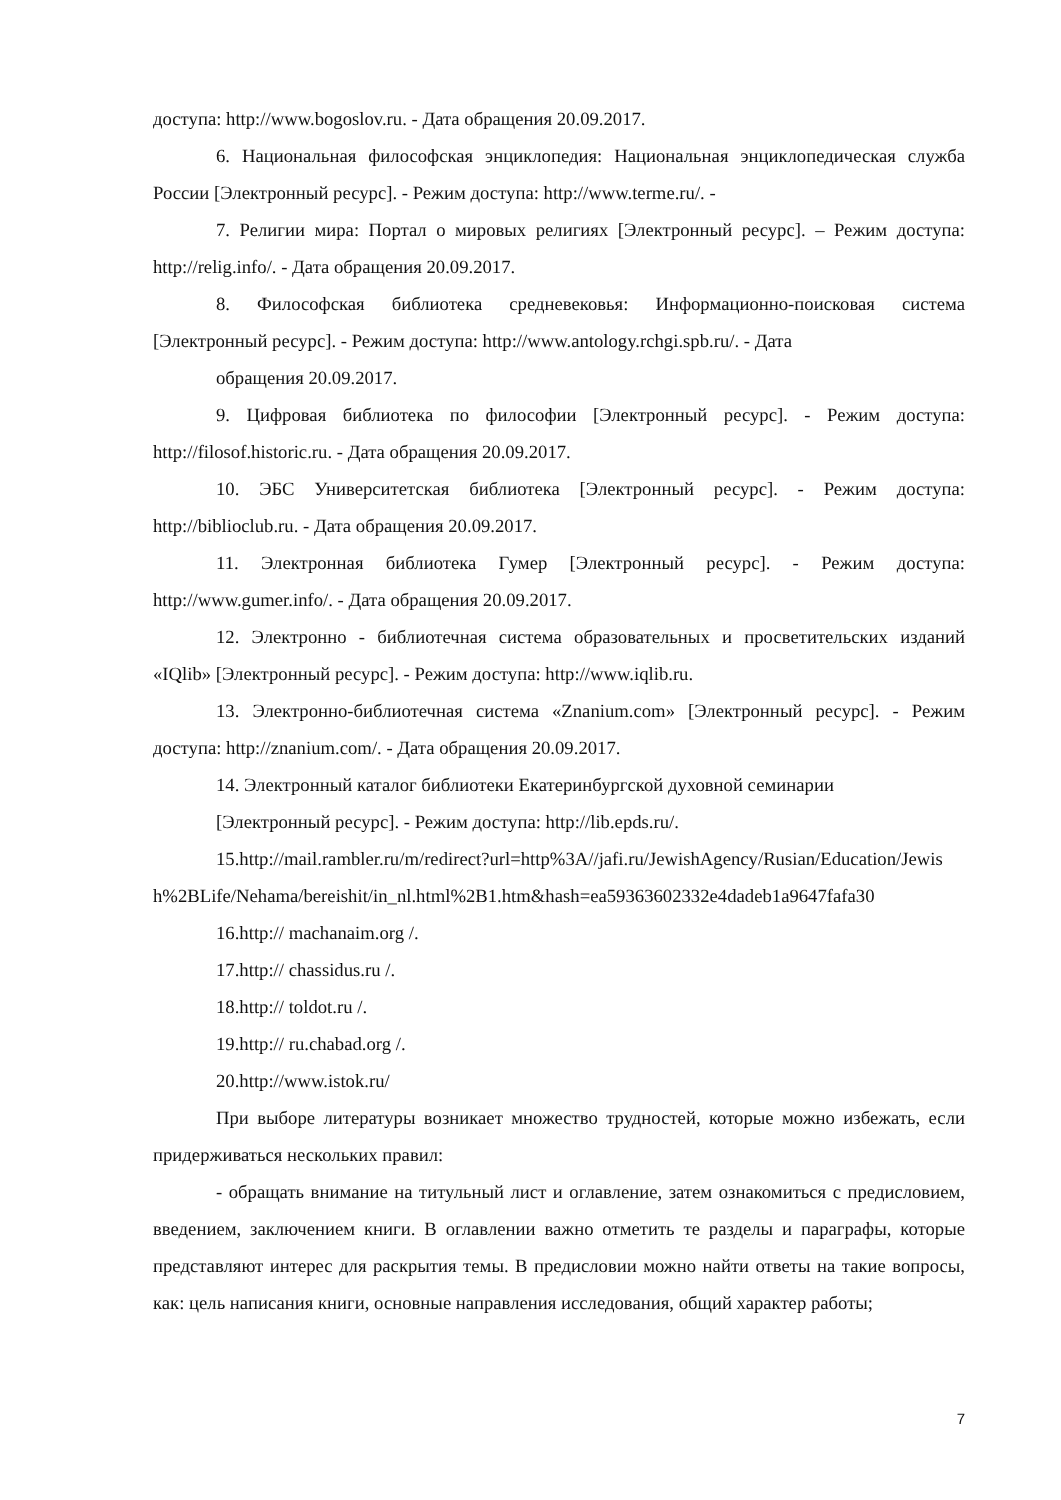доступа: http://www.bogoslov.ru. - Дата обращения 20.09.2017.
6. Национальная философская энциклопедия: Национальная энциклопедическая служба России [Электронный ресурс]. - Режим доступа: http://www.terme.ru/. -
7. Религии мира: Портал о мировых религиях [Электронный ресурс]. – Режим доступа: http://relig.info/. - Дата обращения 20.09.2017.
8. Философская библиотека средневековья: Информационно-поисковая система [Электронный ресурс]. - Режим доступа: http://www.antology.rchgi.spb.ru/. - Дата
обращения 20.09.2017.
9. Цифровая библиотека по философии [Электронный ресурс]. - Режим доступа: http://filosof.historic.ru. - Дата обращения 20.09.2017.
10. ЭБС Университетская библиотека [Электронный ресурс]. - Режим доступа: http://biblioclub.ru. - Дата обращения 20.09.2017.
11. Электронная библиотека Гумер [Электронный ресурс]. - Режим доступа: http://www.gumer.info/. - Дата обращения 20.09.2017.
12. Электронно - библиотечная система образовательных и просветительских изданий «IQlib» [Электронный ресурс]. - Режим доступа: http://www.iqlib.ru.
13. Электронно-библиотечная система «Znanium.com» [Электронный ресурс]. - Режим доступа: http://znanium.com/. - Дата обращения 20.09.2017.
14. Электронный каталог библиотеки Екатеринбургской духовной семинарии
[Электронный ресурс]. - Режим доступа: http://lib.epds.ru/.
15.http://mail.rambler.ru/m/redirect?url=http%3A//jafi.ru/JewishAgency/Rusian/Education/Jewish%2BLife/Nehama/bereishit/in_nl.html%2B1.htm&hash=ea59363602332e4dadeb1a9647fafa30
16.http:// machanaim.org /.
17.http:// chassidus.ru /.
18.http:// toldot.ru /.
19.http:// ru.chabad.org /.
20.http://www.istok.ru/
При выборе литературы возникает множество трудностей, которые можно избежать, если придерживаться нескольких правил:
- обращать внимание на титульный лист и оглавление, затем ознакомиться с предисловием, введением, заключением книги. В оглавлении важно отметить те разделы и параграфы, которые представляют интерес для раскрытия темы. В предисловии можно найти ответы на такие вопросы, как: цель написания книги, основные направления исследования, общий характер работы;
7